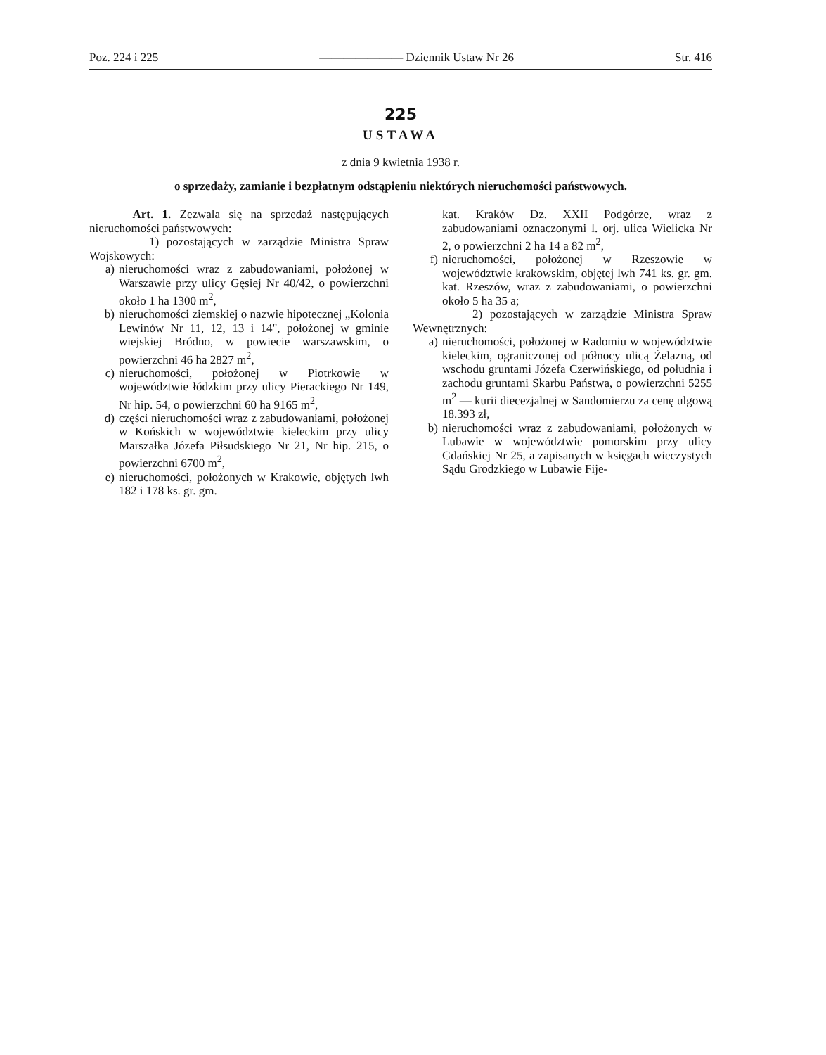Poz. 224 i 225 ——————— Dziennik Ustaw Nr 26 Str. 416
225
USTAWA
z dnia 9 kwietnia 1938 r.
o sprzedaży, zamianie i bezpłatnym odstąpieniu niektórych nieruchomości państwowych.
Art. 1. Zezwala się na sprzedaż następujących nieruchomości państwowych:
1) pozostających w zarządzie Ministra Spraw Wojskowych:
a) nieruchomości wraz z zabudowaniami, położonej w Warszawie przy ulicy Gęsiej Nr 40/42, o powierzchni około 1 ha 1300 m<sup>2</sup>,
b) nieruchomości ziemskiej o nazwie hipotecznej „Kolonia Lewinów Nr 11, 12, 13 i 14", położonej w gminie wiejskiej Bródno, w powiecie warszawskim, o powierzchni 46 ha 2827 m<sup>2</sup>,
c) nieruchomości, położonej w Piotrkowie w województwie łódzkim przy ulicy Pierackiego Nr 149, Nr hip. 54, o powierzchni 60 ha 9165 m<sup>2</sup>,
d) części nieruchomości wraz z zabudowaniami, położonej w Końskich w województwie kieleckim przy ulicy Marszałka Józefa Piłsudskiego Nr 21, Nr hip. 215, o powierzchni 6700 m<sup>2</sup>,
e) nieruchomości, położonych w Krakowie, objętych lwh 182 i 178 ks. gr. gm.
kat. Kraków Dz. XXII Podgórze, wraz z zabudowaniami oznaczonymi l. orj. ulica Wielicka Nr 2, o powierzchni 2 ha 14 a 82 m<sup>2</sup>,
f) nieruchomości, położonej w Rzeszowie w województwie krakowskim, objętej lwh 741 ks. gr. gm. kat. Rzeszów, wraz z zabudowaniami, o powierzchni około 5 ha 35 a;
2) pozostających w zarządzie Ministra Spraw Wewnętrznych:
a) nieruchomości, położonej w Radomiu w województwie kieleckim, ograniczonej od północy ulicą Żelazną, od wschodu gruntami Józefa Czerwińskiego, od południa i zachodu gruntami Skarbu Państwa, o powierzchni 5255 m<sup>2</sup> — kurii diecezjalnej w Sandomierzu za cenę ulgową 18.393 zł,
b) nieruchomości wraz z zabudowaniami, położonych w Lubawie w województwie pomorskim przy ulicy Gdańskiej Nr 25, a zapisanych w księgach wieczystych Sądu Grodzkiego w Lubawie Fije-